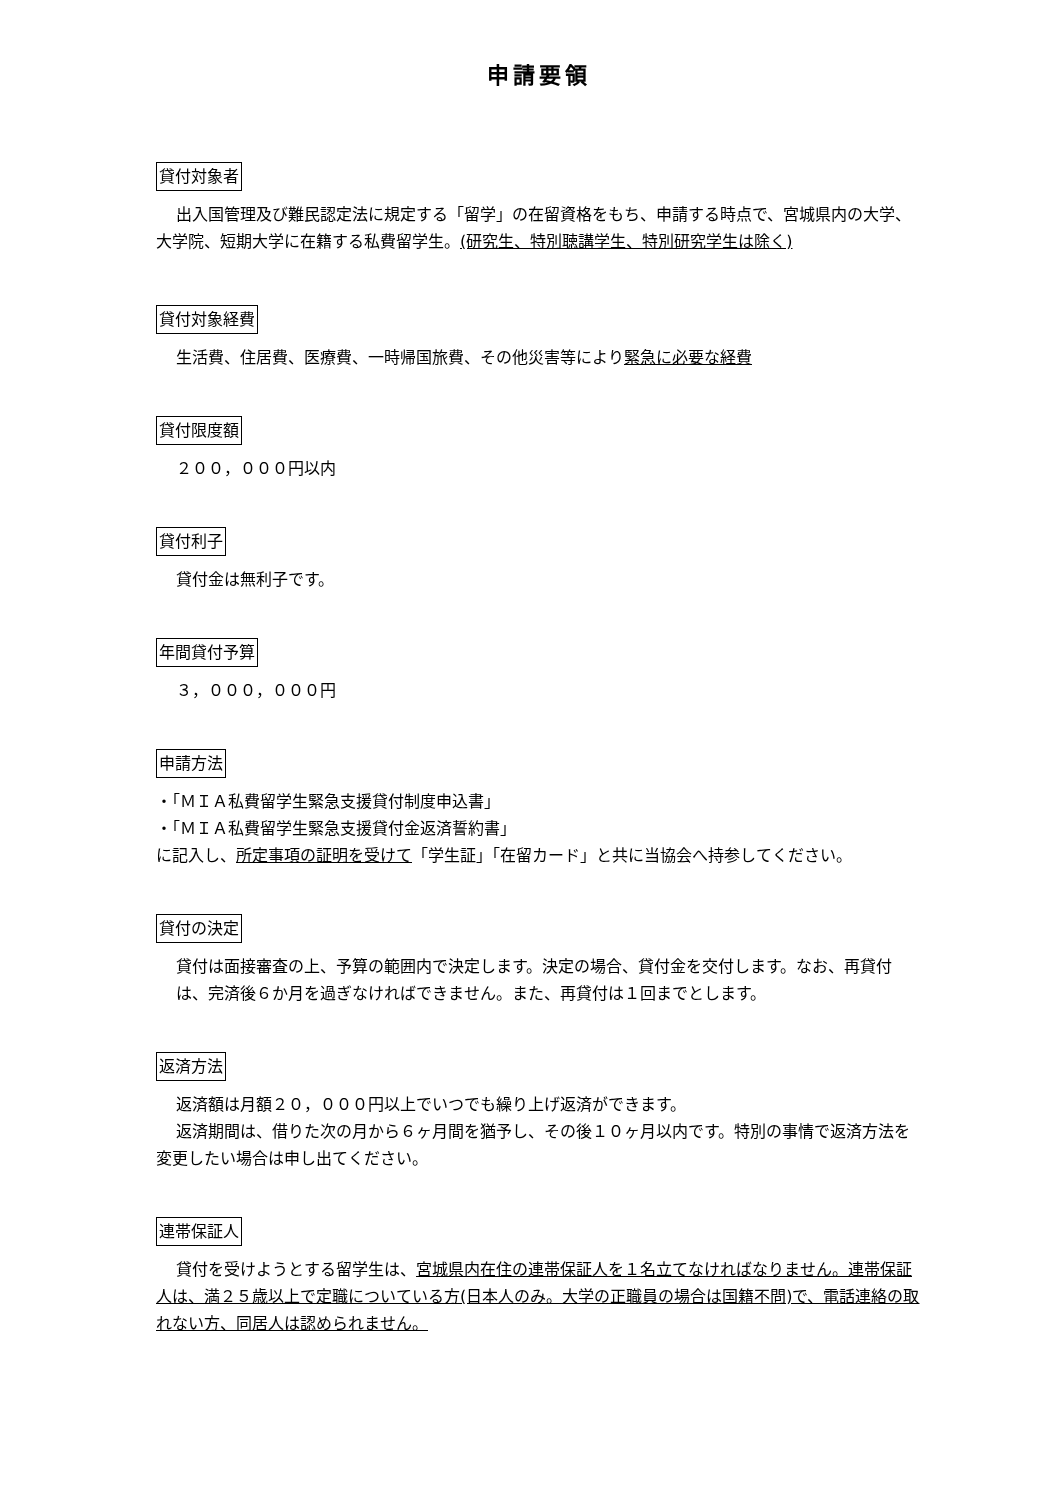申請要領
貸付対象者
出入国管理及び難民認定法に規定する「留学」の在留資格をもち、申請する時点で、宮城県内の大学、大学院、短期大学に在籍する私費留学生。(研究生、特別聴講学生、特別研究学生は除く)
貸付対象経費
生活費、住居費、医療費、一時帰国旅費、その他災害等により緊急に必要な経費
貸付限度額
２００，０００円以内
貸付利子
貸付金は無利子です。
年間貸付予算
３，０００，０００円
申請方法
・「ＭＩＡ私費留学生緊急支援貸付制度申込書」
・「ＭＩＡ私費留学生緊急支援貸付金返済誓約書」
に記入し、所定事項の証明を受けて「学生証」「在留カード」と共に当協会へ持参してください。
貸付の決定
貸付は面接審査の上、予算の範囲内で決定します。決定の場合、貸付金を交付します。なお、再貸付は、完済後６か月を過ぎなければできません。また、再貸付は１回までとします。
返済方法
返済額は月額２０，０００円以上でいつでも繰り上げ返済ができます。
返済期間は、借りた次の月から６ヶ月間を猶予し、その後１０ヶ月以内です。特別の事情で返済方法を変更したい場合は申し出てください。
連帯保証人
貸付を受けようとする留学生は、宮城県内在住の連帯保証人を１名立てなければなりません。連帯保証人は、満２５歳以上で定職についている方(日本人のみ。大学の正職員の場合は国籍不問)で、電話連絡の取れない方、同居人は認められません。